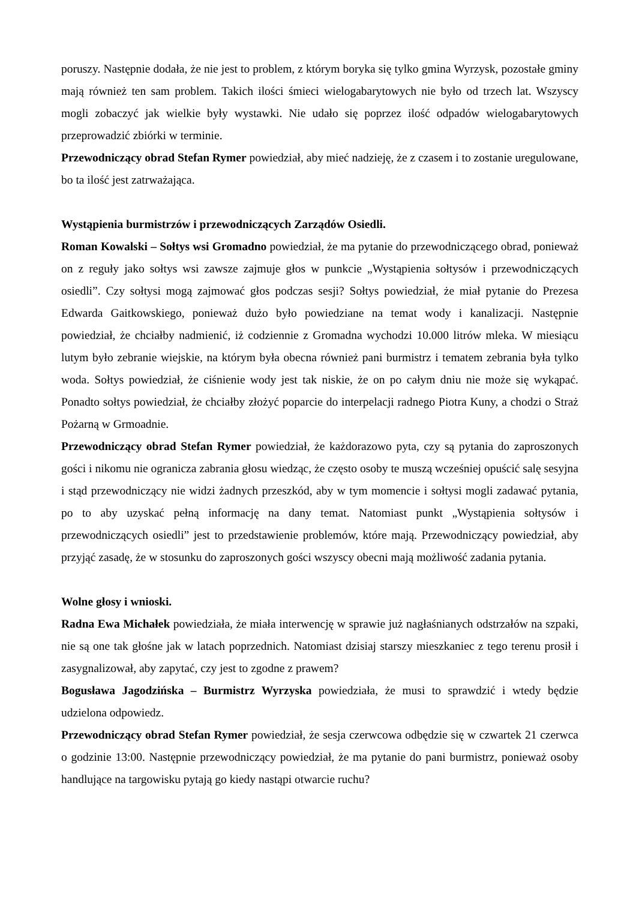poruszy. Następnie dodała, że nie jest to problem, z którym boryka się tylko gmina Wyrzysk, pozostałe gminy mają również ten sam problem. Takich ilości śmieci wielogabarytowych nie było od trzech lat. Wszyscy mogli zobaczyć jak wielkie były wystawki. Nie udało się poprzez ilość odpadów wielogabarytowych przeprowadzić zbiórki w terminie.
Przewodniczący obrad Stefan Rymer powiedział, aby mieć nadzieję, że z czasem i to zostanie uregulowane, bo ta ilość jest zatrważająca.
Wystąpienia burmistrzów i przewodniczących Zarządów Osiedli.
Roman Kowalski – Sołtys wsi Gromadno powiedział, że ma pytanie do przewodniczącego obrad, ponieważ on z reguły jako sołtys wsi zawsze zajmuje głos w punkcie „Wystąpienia sołtysów i przewodniczących osiedli”. Czy sołtysi mogą zajmować głos podczas sesji? Sołtys powiedział, że miał pytanie do Prezesa Edwarda Gaitkowskiego, ponieważ dużo było powiedziane na temat wody i kanalizacji. Następnie powiedział, że chciałby nadmienić, iż codziennie z Gromadna wychodzi 10.000 litrów mleka. W miesiącu lutym było zebranie wiejskie, na którym była obecna również pani burmistrz i tematem zebrania była tylko woda. Sołtys powiedział, że ciśnienie wody jest tak niskie, że on po całym dniu nie może się wykąpać. Ponadto sołtys powiedział, że chciałby złożyć poparcie do interpelacji radnego Piotra Kuny, a chodzi o Straż Pożarną w Grmoadnie.
Przewodniczący obrad Stefan Rymer powiedział, że każdorazowo pyta, czy są pytania do zaproszonych gości i nikomu nie ogranicza zabrania głosu wiedząc, że często osoby te muszą wcześniej opuścić salę sesyjna i stąd przewodniczący nie widzi żadnych przeszkód, aby w tym momencie i sołtysi mogli zadawać pytania, po to aby uzyskać pełną informację na dany temat. Natomiast punkt „Wystąpienia sołtysów i przewodniczących osiedli” jest to przedstawienie problemów, które mają. Przewodniczący powiedział, aby przyjąć zasadę, że w stosunku do zaproszonych gości wszyscy obecni mają możliwość zadania pytania.
Wolne głosy i wnioski.
Radna Ewa Michałek powiedziała, że miała interwencję w sprawie już nagłaśnianych odstrzałów na szpaki, nie są one tak głośne jak w latach poprzednich. Natomiast dzisiaj starszy mieszkaniec z tego terenu prosił i zasygnalizował, aby zapytać, czy jest to zgodne z prawem?
Bogusława Jagodzińska – Burmistrz Wyrzyska powiedziała, że musi to sprawdzić i wtedy będzie udzielona odpowiedz.
Przewodniczący obrad Stefan Rymer powiedział, że sesja czerwcowa odbędzie się w czwartek 21 czerwca o godzinie 13:00. Następnie przewodniczący powiedział, że ma pytanie do pani burmistrz, ponieważ osoby handlujące na targowisku pytają go kiedy nastąpi otwarcie ruchu?